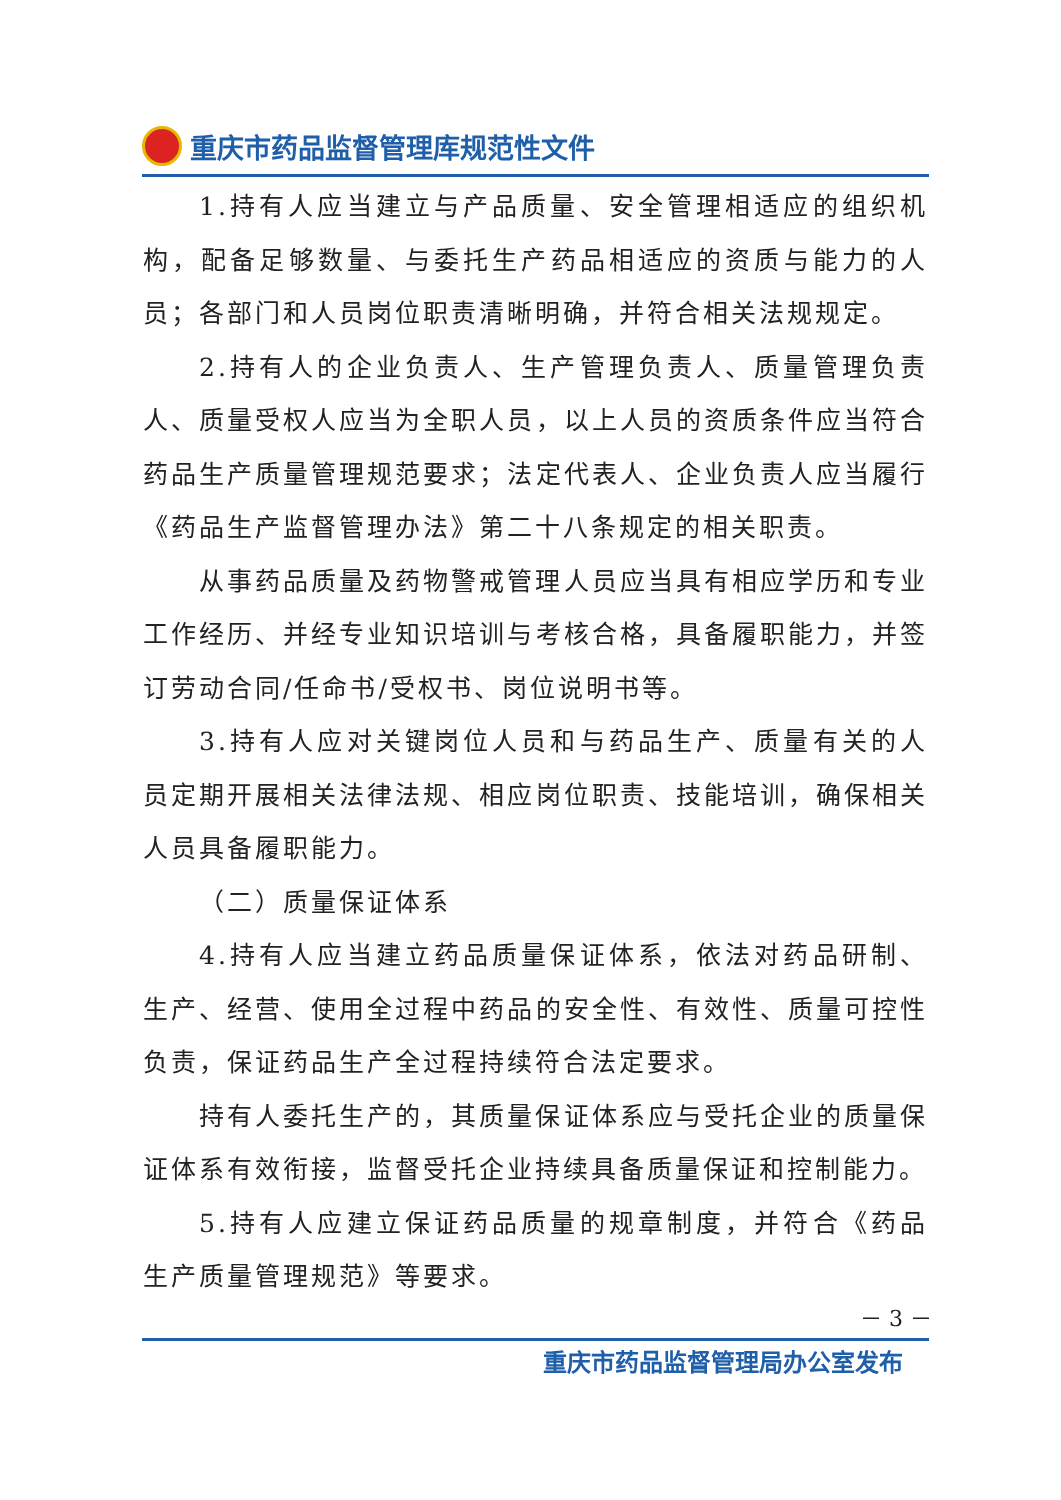重庆市药品监督管理库规范性文件
1.持有人应当建立与产品质量、安全管理相适应的组织机构，配备足够数量、与委托生产药品相适应的资质与能力的人员；各部门和人员岗位职责清晰明确，并符合相关法规规定。
2.持有人的企业负责人、生产管理负责人、质量管理负责人、质量受权人应当为全职人员，以上人员的资质条件应当符合药品生产质量管理规范要求；法定代表人、企业负责人应当履行《药品生产监督管理办法》第二十八条规定的相关职责。
从事药品质量及药物警戒管理人员应当具有相应学历和专业工作经历、并经专业知识培训与考核合格，具备履职能力，并签订劳动合同/任命书/受权书、岗位说明书等。
3.持有人应对关键岗位人员和与药品生产、质量有关的人员定期开展相关法律法规、相应岗位职责、技能培训，确保相关人员具备履职能力。
（二）质量保证体系
4.持有人应当建立药品质量保证体系，依法对药品研制、生产、经营、使用全过程中药品的安全性、有效性、质量可控性负责，保证药品生产全过程持续符合法定要求。
持有人委托生产的，其质量保证体系应与受托企业的质量保证体系有效衔接，监督受托企业持续具备质量保证和控制能力。
5.持有人应建立保证药品质量的规章制度，并符合《药品生产质量管理规范》等要求。
－ 3 －
重庆市药品监督管理局办公室发布